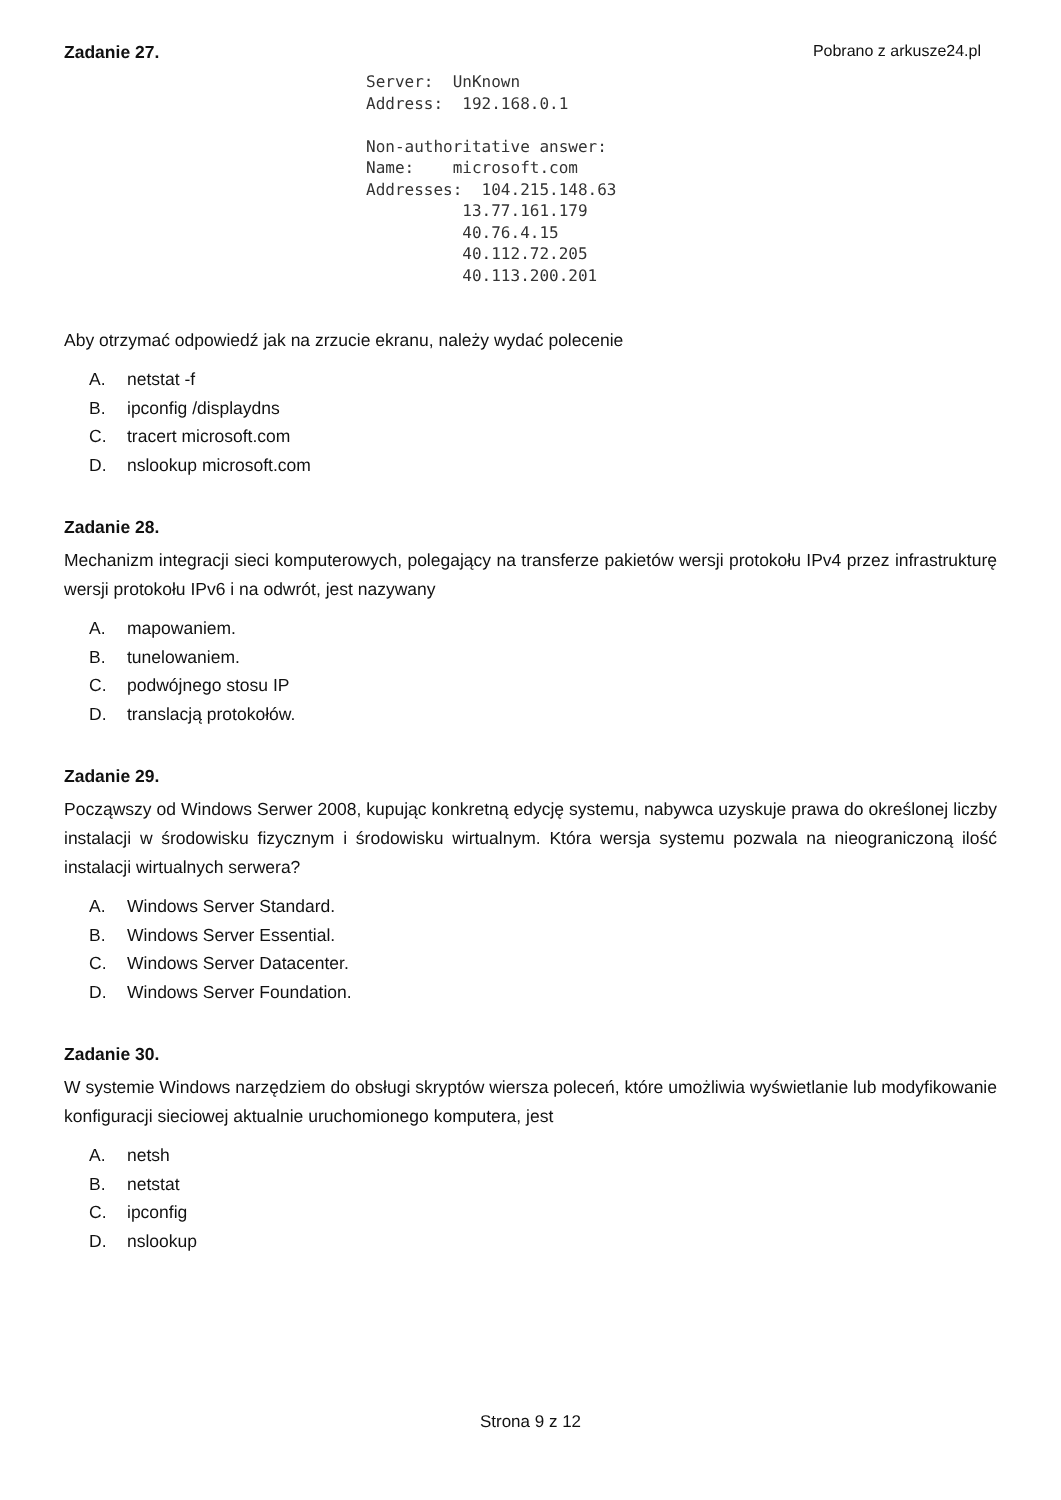Pobrano z arkusze24.pl
Zadanie 27.
Server:  UnKnown
Address:  192.168.0.1

Non-authoritative answer:
Name:    microsoft.com
Addresses:  104.215.148.63
          13.77.161.179
          40.76.4.15
          40.112.72.205
          40.113.200.201
Aby otrzymać odpowiedź jak na zrzucie ekranu, należy wydać polecenie
A. netstat -f
B. ipconfig /displaydns
C. tracert microsoft.com
D. nslookup microsoft.com
Zadanie 28.
Mechanizm integracji sieci komputerowych, polegający na transferze pakietów wersji protokołu IPv4 przez infrastrukturę wersji protokołu IPv6 i na odwrót, jest nazywany
A. mapowaniem.
B. tunelowaniem.
C. podwójnego stosu IP
D. translacją protokołów.
Zadanie 29.
Począwszy od Windows Serwer 2008, kupując konkretną edycję systemu, nabywca uzyskuje prawa do określonej liczby instalacji w środowisku fizycznym i środowisku wirtualnym. Która wersja systemu pozwala na nieograniczoną ilość instalacji wirtualnych serwera?
A. Windows Server Standard.
B. Windows Server Essential.
C. Windows Server Datacenter.
D. Windows Server Foundation.
Zadanie 30.
W systemie Windows narzędziem do obsługi skryptów wiersza poleceń, które umożliwia wyświetlanie lub modyfikowanie konfiguracji sieciowej aktualnie uruchomionego komputera, jest
A. netsh
B. netstat
C. ipconfig
D. nslookup
Strona 9 z 12